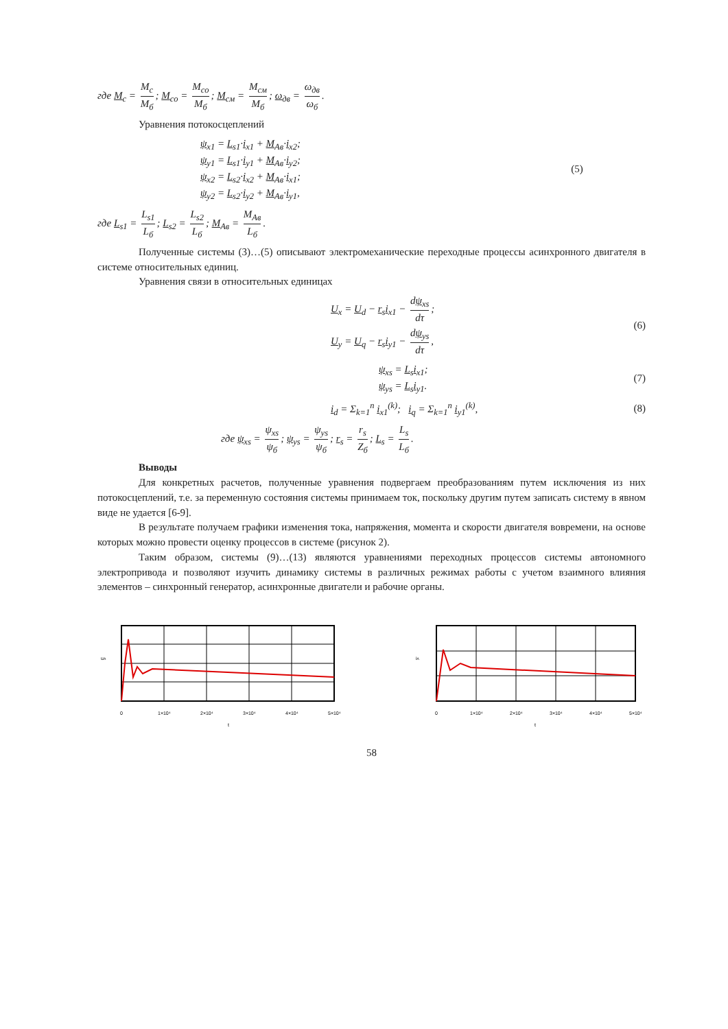где M<sub>c</sub> = M<sub>c</sub> M<sub>б</sub>; M<sub>co</sub> = M<sub>co</sub> M<sub>б</sub>; M<sub>cм</sub> = M<sub>cм</sub> M<sub>б</sub>; ω<sub>дв</sub> = ω<sub>дв</sub> ω<sub>б</sub>.
Уравнения потокосцеплений
ψ<sub>x1</sub> = L<sub>s1</sub>·i<sub>x1</sub> + M<sub>Aв</sub>·i<sub>x2</sub>;
ψ<sub>y1</sub> = L<sub>s1</sub>·i<sub>y1</sub> + M<sub>Aв</sub>·i<sub>y2</sub>;
ψ<sub>x2</sub> = L<sub>s2</sub>·i<sub>x2</sub> + M<sub>Aв</sub>·i<sub>x1</sub>;
ψ<sub>y2</sub> = L<sub>s2</sub>·i<sub>y2</sub> + M<sub>Aв</sub>·i<sub>y1</sub>,
(5)
где L<sub>s1</sub> = L<sub>s1</sub> L<sub>б</sub>; L<sub>s2</sub> = L<sub>s2</sub> L<sub>б</sub>; M<sub>Aв</sub> = M<sub>Aв</sub> L<sub>б</sub>.
Полученные системы (3)…(5) описывают электромеханические переходные процессы асинхронного двигателя в системе относительных единиц.
Уравнения связи в относительных единицах
U<sub>x</sub> = U<sub>d</sub> − r<sub>s</sub>i<sub>x1</sub> − dψ<sub>xs</sub> dτ;
U<sub>y</sub> = U<sub>q</sub> − r<sub>s</sub>i<sub>y1</sub> − dψ<sub>ys</sub> dτ,
(6)
ψ<sub>xs</sub> = L<sub>s</sub>i<sub>x1</sub>;
ψ<sub>ys</sub> = L<sub>s</sub>i<sub>y1</sub>.
(7)
i<sub>d</sub> = Σ<sub>k=1</sub><sup>n</sup> i<sub>x1</sub><sup>(k)</sup>; i<sub>q</sub> = Σ<sub>k=1</sub><sup>n</sup> i<sub>y1</sub><sup>(k)</sup>,
(8)
где ψ<sub>xs</sub> = ψ<sub>xs</sub> ψ<sub>б</sub>; ψ<sub>ys</sub> = ψ<sub>ys</sub> ψ<sub>б</sub>; r<sub>s</sub> = r<sub>s</sub> Z<sub>б</sub>; L<sub>s</sub> = L<sub>s</sub> L<sub>б</sub>.
Выводы
Для конкретных расчетов, полученные уравнения подвергаем преобразованиям путем исключения из них потокосцеплений, т.е. за переменную состояния системы принимаем ток, поскольку другим путем записать систему в явном виде не удается [6-9].
В результате получаем графики изменения тока, напряжения, момента и скорости двигателя вовремени, на основе которых можно провести оценку процессов в системе (рисунок 2).
Таким образом, системы (9)…(13) являются уравнениями переходных процессов системы автономного электропривода и позволяют изучить динамику системы в различных режимах работы с учетом взаимного влияния элементов – синхронный генератор, асинхронные двигатели и рабочие органы.
uA
0
1×10⁴
2×10⁴
3×10⁴
4×10⁴
5×10⁴
t
iA
0
1×10⁴
2×10⁴
3×10⁴
4×10⁴
5×10⁴
t
58